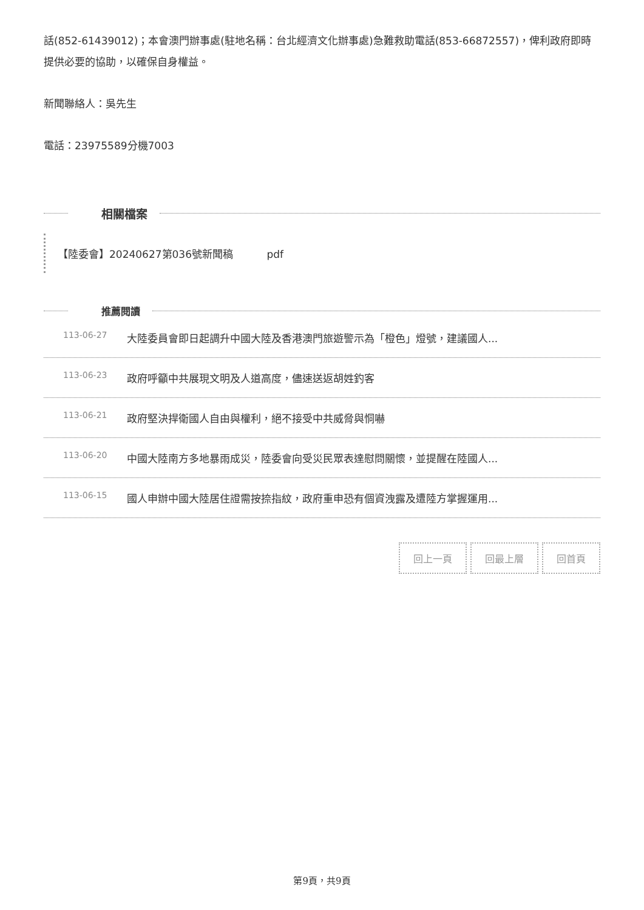話(852-61439012)；本會澳門辦事處(駐地名稱：台北經濟文化辦事處)急難救助電話(853-66872557)，俾利政府即時提供必要的協助，以確保自身權益。
新聞聯絡人：吳先生
電話：23975589分機7003
相關檔案
【陸委會】20240627第036號新聞稿 pdf
推薦閱讀
113-06-27 大陸委員會即日起調升中國大陸及香港澳門旅遊警示為「橙色」燈號，建議國人...
113-06-23 政府呼籲中共展現文明及人道高度，儘速送返胡姓釣客
113-06-21 政府堅決捍衛國人自由與權利，絕不接受中共威脅與恫嚇
113-06-20 中國大陸南方多地暴雨成災，陸委會向受災民眾表達慰問關懷，並提醒在陸國人...
113-06-15 國人申辦中國大陸居住證需按捺指紋，政府重申恐有個資洩露及遭陸方掌握運用...
回上一頁 回最上層 回首頁
第9頁，共9頁